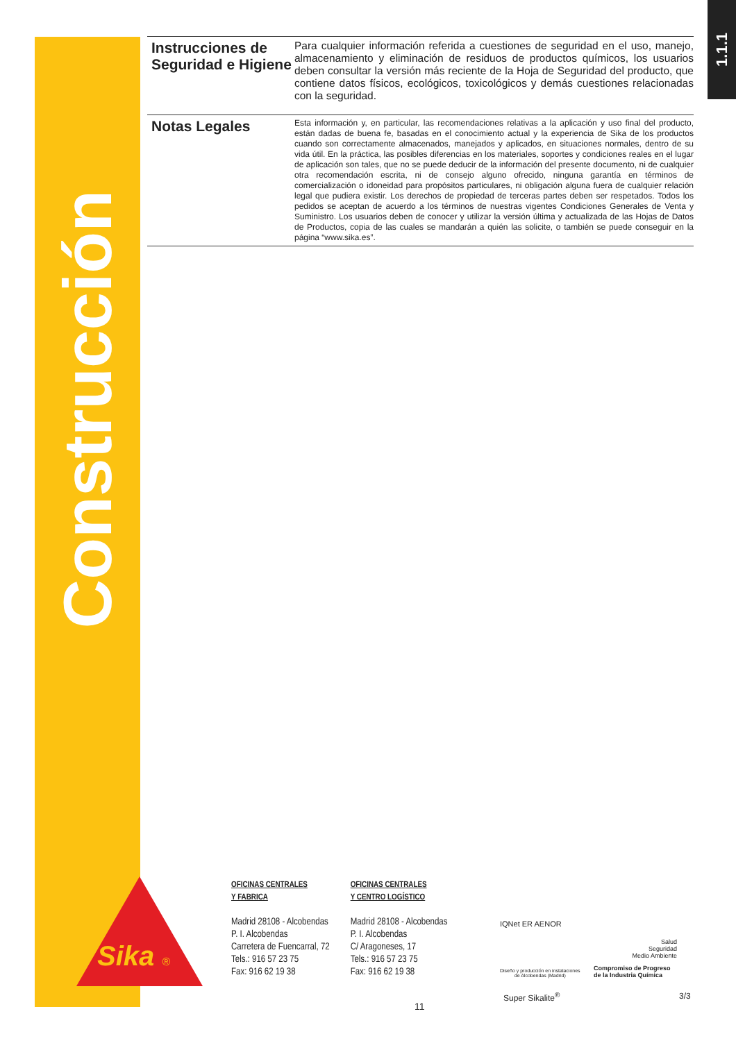Construcción
1.1.1
Instrucciones de Seguridad e Higiene
Para cualquier información referida a cuestiones de seguridad en el uso, manejo, almacenamiento y eliminación de residuos de productos químicos, los usuarios deben consultar la versión más reciente de la Hoja de Seguridad del producto, que contiene datos físicos, ecológicos, toxicológicos y demás cuestiones relacionadas con la seguridad.
Notas Legales
Esta información y, en particular, las recomendaciones relativas a la aplicación y uso final del producto, están dadas de buena fe, basadas en el conocimiento actual y la experiencia de Sika de los productos cuando son correctamente almacenados, manejados y aplicados, en situaciones normales, dentro de su vida útil. En la práctica, las posibles diferencias en los materiales, soportes y condiciones reales en el lugar de aplicación son tales, que no se puede deducir de la información del presente documento, ni de cualquier otra recomendación escrita, ni de consejo alguno ofrecido, ninguna garantía en términos de comercialización o idoneidad para propósitos particulares, ni obligación alguna fuera de cualquier relación legal que pudiera existir. Los derechos de propiedad de terceras partes deben ser respetados. Todos los pedidos se aceptan de acuerdo a los términos de nuestras vigentes Condiciones Generales de Venta y Suministro. Los usuarios deben de conocer y utilizar la versión última y actualizada de las Hojas de Datos de Productos, copia de las cuales se mandarán a quién las solicite, o también se puede conseguir en la página “www.sika.es”.
Sika ®
OFICINAS CENTRALES
Y FABRICA
Madrid 28108 - Alcobendas
P. I. Alcobendas
Carretera de Fuencarral, 72
Tels.: 916 57 23 75
Fax: 916 62 19 38
OFICINAS CENTRALES
Y CENTRO LOGÍSTICO
Madrid 28108 - Alcobendas
P. I. Alcobendas
C/ Aragoneses, 17
Tels.: 916 57 23 75
Fax: 916 62 19 38
IQNet ER AENOR
Diseño y producción en instalaciones
de Alcobendas (Madrid)
Salud
Seguridad
Medio Ambiente
Compromiso de Progreso
de la Industria Química
Super Sikalite<sup>®</sup> 3/3
11